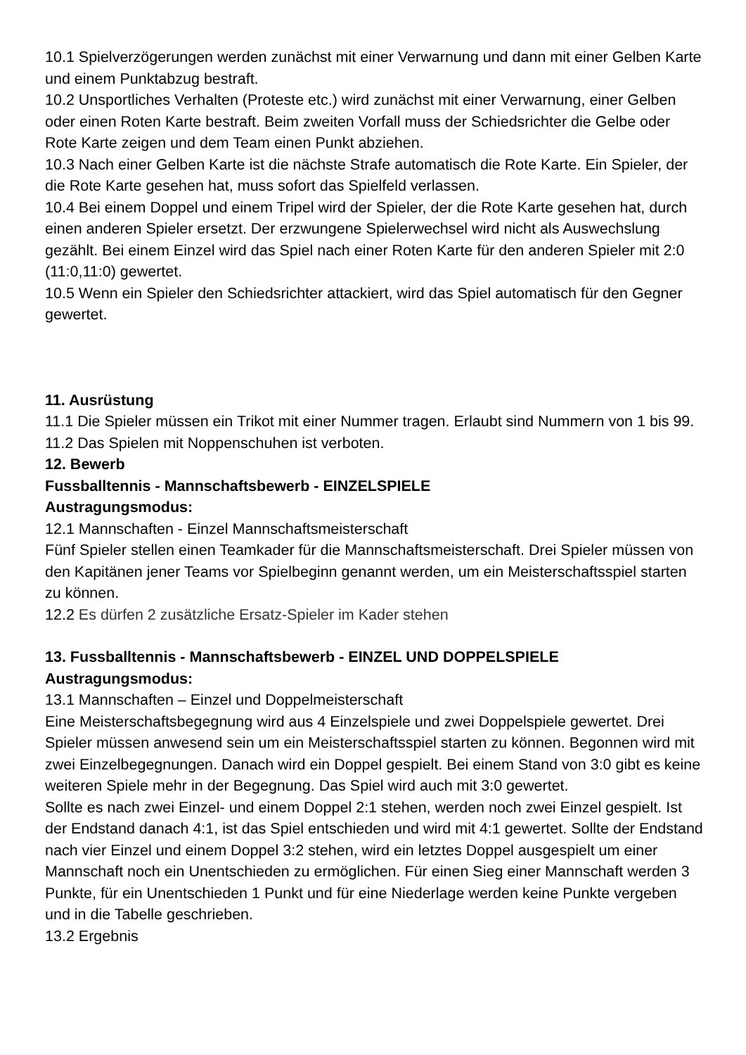10.1 Spielverzögerungen werden zunächst mit einer Verwarnung und dann mit einer Gelben Karte und einem Punktabzug bestraft.
10.2 Unsportliches Verhalten (Proteste etc.) wird zunächst mit einer Verwarnung, einer Gelben oder einen Roten Karte bestraft. Beim zweiten Vorfall muss der Schiedsrichter die Gelbe oder Rote Karte zeigen und dem Team einen Punkt abziehen.
10.3 Nach einer Gelben Karte ist die nächste Strafe automatisch die Rote Karte. Ein Spieler, der die Rote Karte gesehen hat, muss sofort das Spielfeld verlassen.
10.4 Bei einem Doppel und einem Tripel wird der Spieler, der die Rote Karte gesehen hat, durch einen anderen Spieler ersetzt. Der erzwungene Spielerwechsel wird nicht als Auswechslung gezählt. Bei einem Einzel wird das Spiel nach einer Roten Karte für den anderen Spieler mit 2:0 (11:0,11:0) gewertet.
10.5 Wenn ein Spieler den Schiedsrichter attackiert, wird das Spiel automatisch für den Gegner gewertet.
11. Ausrüstung
11.1 Die Spieler müssen ein Trikot mit einer Nummer tragen. Erlaubt sind Nummern von 1 bis 99.
11.2 Das Spielen mit Noppenschuhen ist verboten.
12. Bewerb
Fussballtennis - Mannschaftsbewerb - EINZELSPIELE
Austragungsmodus:
12.1 Mannschaften - Einzel Mannschaftsmeisterschaft
Fünf Spieler stellen einen Teamkader für die Mannschaftsmeisterschaft. Drei Spieler müssen von den Kapitänen jener Teams vor Spielbeginn genannt werden, um ein Meisterschaftsspiel starten zu können.
12.2 Es dürfen 2 zusätzliche Ersatz-Spieler im Kader stehen
13. Fussballtennis - Mannschaftsbewerb - EINZEL UND DOPPELSPIELE
Austragungsmodus:
13.1 Mannschaften – Einzel und Doppelmeisterschaft
Eine Meisterschaftsbegegnung wird aus 4 Einzelspiele und zwei Doppelspiele gewertet. Drei Spieler müssen anwesend sein um ein Meisterschaftsspiel starten zu können. Begonnen wird mit zwei Einzelbegegnungen. Danach wird ein Doppel gespielt. Bei einem Stand von 3:0 gibt es keine weiteren Spiele mehr in der Begegnung. Das Spiel wird auch mit 3:0 gewertet.
Sollte es nach zwei Einzel- und einem Doppel 2:1 stehen, werden noch zwei Einzel gespielt. Ist der Endstand danach 4:1, ist das Spiel entschieden und wird mit 4:1 gewertet. Sollte der Endstand nach vier Einzel und einem Doppel 3:2 stehen, wird ein letztes Doppel ausgespielt um einer Mannschaft noch ein Unentschieden zu ermöglichen. Für einen Sieg einer Mannschaft werden 3 Punkte, für ein Unentschieden 1 Punkt und für eine Niederlage werden keine Punkte vergeben und in die Tabelle geschrieben.
13.2 Ergebnis